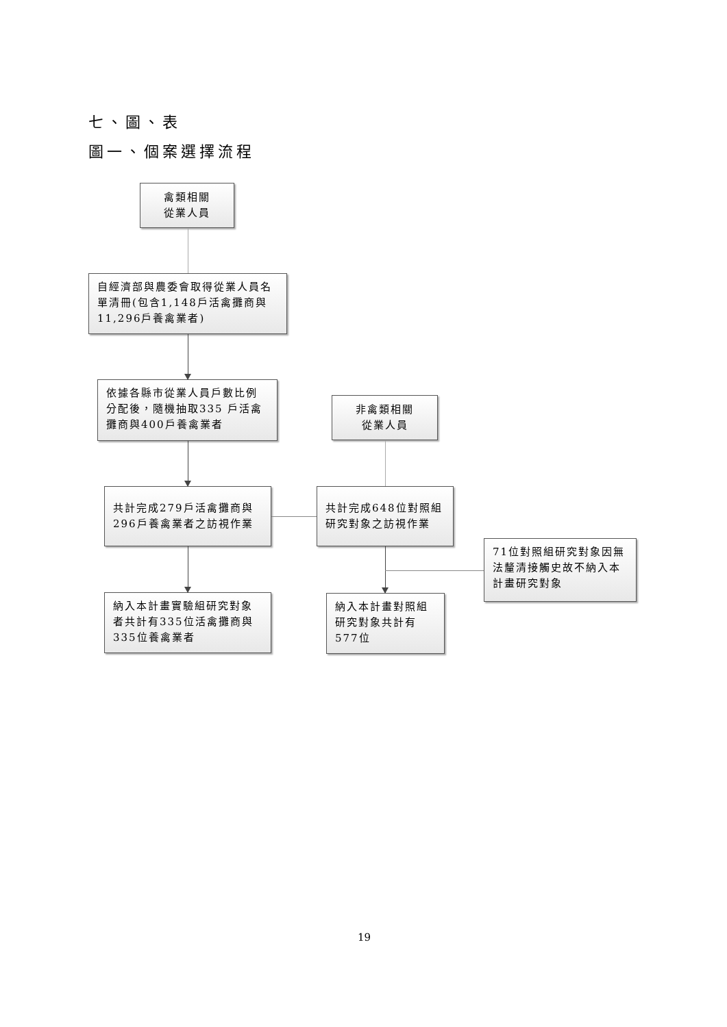七、圖、表
圖一、個案選擇流程
禽類相關
從業人員
自經濟部與農委會取得從業人員名單清冊(包含1,148戶活禽攤商與11,296戶養禽業者)
依據各縣市從業人員戶數比例分配後，隨機抽取335 戶活禽攤商與400戶養禽業者
非禽類相關
從業人員
共計完成279戶活禽攤商與296戶養禽業者之訪視作業
共計完成648位對照組研究對象之訪視作業
71位對照組研究對象因無法釐清接觸史故不納入本計畫研究對象
納入本計畫實驗組研究對象者共計有335位活禽攤商與335位養禽業者
納入本計畫對照組研究對象共計有577位
19